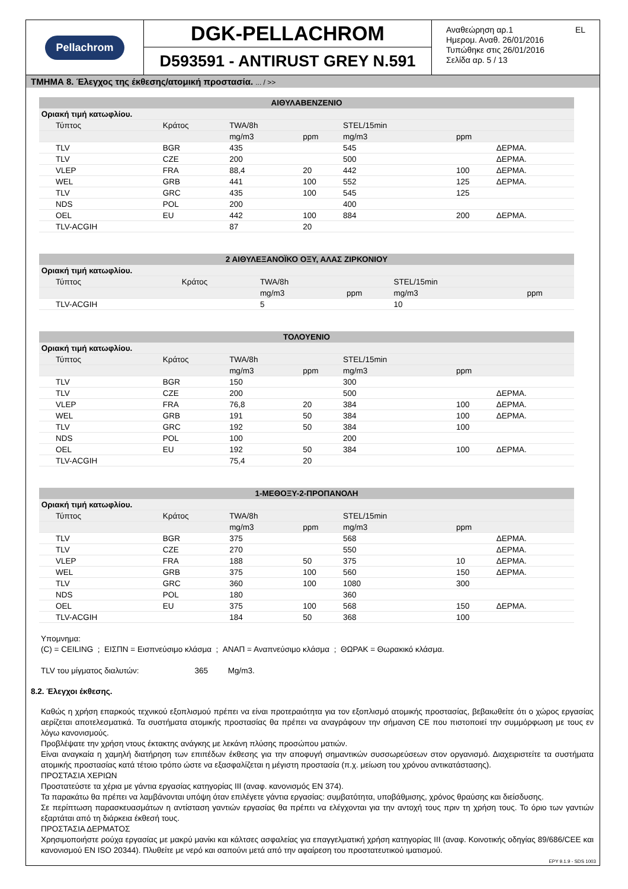Pellachrom
DGK-PELLACHROM
D593591 - ANTIRUST GREY N.591
Αναθεώρηση αρ.1
Ημερομ. Αναθ. 26/01/2016
Τυπώθηκε στις 26/01/2016
Σελίδα αρ. 5 / 13
EL
ΤΜΗΜΑ 8. Έλεγχος της έκθεσης/ατομική προστασία. ... / >>
| ΑΙΘΥΛΑΒΕΝΖΕΝΙΟ | | | | | | | |
| --- | --- | --- | --- | --- | --- | --- | --- |
| Οριακή τιμή κατωφλίου. | | | | | | | |
| | Τύπτος | Κράτος | TWA/8h | | STEL/15min | | |
| | | | mg/m3 | ppm | mg/m3 | ppm | |
| | TLV | BGR | 435 | | 545 | | ΔΕΡΜΑ. |
| | TLV | CZE | 200 | | 500 | | ΔΕΡΜΑ. |
| | VLEP | FRA | 88,4 | 20 | 442 | 100 | ΔΕΡΜΑ. |
| | WEL | GRB | 441 | 100 | 552 | 125 | ΔΕΡΜΑ. |
| | TLV | GRC | 435 | 100 | 545 | 125 | |
| | NDS | POL | 200 | | 400 | | |
| | OEL | EU | 442 | 100 | 884 | 200 | ΔΕΡΜΑ. |
| | TLV-ACGIH | | 87 | 20 | | | |
| 2 ΑΙΘΥΛΕΞΑΝΟΪΚΟ ΟΞΥ, ΑΛΑΣ ΖΙΡΚΟΝΙΟΥ | | | | | | | |
| --- | --- | --- | --- | --- | --- | --- | --- |
| Οριακή τιμή κατωφλίου. | | | | | | | |
| | Τύπτος | Κράτος | TWA/8h | | STEL/15min | | |
| | | | mg/m3 | ppm | mg/m3 | ppm | |
| | TLV-ACGIH | | 5 | | 10 | | |
| ΤΟΛΟΥΕΝΙΟ | | | | | | | |
| --- | --- | --- | --- | --- | --- | --- | --- |
| Οριακή τιμή κατωφλίου. | | | | | | | |
| | Τύπτος | Κράτος | TWA/8h | | STEL/15min | | |
| | | | mg/m3 | ppm | mg/m3 | ppm | |
| | TLV | BGR | 150 | | 300 | | |
| | TLV | CZE | 200 | | 500 | | ΔΕΡΜΑ. |
| | VLEP | FRA | 76,8 | 20 | 384 | 100 | ΔΕΡΜΑ. |
| | WEL | GRB | 191 | 50 | 384 | 100 | ΔΕΡΜΑ. |
| | TLV | GRC | 192 | 50 | 384 | 100 | |
| | NDS | POL | 100 | | 200 | | |
| | OEL | EU | 192 | 50 | 384 | 100 | ΔΕΡΜΑ. |
| | TLV-ACGIH | | 75,4 | 20 | | | |
| 1-ΜΕΘΟΞΥ-2-ΠΡΟΠΑΝΟΛΗ | | | | | | | |
| --- | --- | --- | --- | --- | --- | --- | --- |
| Οριακή τιμή κατωφλίου. | | | | | | | |
| | Τύπτος | Κράτος | TWA/8h | | STEL/15min | | |
| | | | mg/m3 | ppm | mg/m3 | ppm | |
| | TLV | BGR | 375 | | 568 | | ΔΕΡΜΑ. |
| | TLV | CZE | 270 | | 550 | | ΔΕΡΜΑ. |
| | VLEP | FRA | 188 | 50 | 375 | 10 | ΔΕΡΜΑ. |
| | WEL | GRB | 375 | 100 | 560 | 150 | ΔΕΡΜΑ. |
| | TLV | GRC | 360 | 100 | 1080 | 300 | |
| | NDS | POL | 180 | | 360 | | |
| | OEL | EU | 375 | 100 | 568 | 150 | ΔΕΡΜΑ. |
| | TLV-ACGIH | | 184 | 50 | 368 | 100 | |
Υπομνημα:
(C) = CEILING ; ΕΙΣΠΝ = Εισπνεύσιμο κλάσμα ; ΑΝΑΠ = Αναπνεύσιμο κλάσμα ; ΘΩΡΑΚ = Θωρακικό κλάσμα.
TLV του μίγματος διαλυτών: 365 Mg/m3.
8.2. Έλεγχοι έκθεσης.
Καθώς η χρήση επαρκούς τεχνικού εξοπλισμού πρέπει να είναι προτεραιότητα για τον εξοπλισμό ατομικής προστασίας, βεβαιωθείτε ότι ο χώρος εργασίας αερίζεται αποτελεσματικά. Τα συστήματα ατομικής προστασίας θα πρέπει να αναγράφουν την σήμανση CE που πιστοποιεί την συμμόρφωση με τους εν λόγω κανονισμούς.
Προβλέψατε την χρήση ντους έκτακτης ανάγκης με λεκάνη πλύσης προσώπου ματιών.
Είναι αναγκαία η χαμηλή διατήρηση των επιπέδων έκθεσης για την αποφυγή σημαντικών συσσωρεύσεων στον οργανισμό. Διαχειριστείτε τα συστήματα ατομικής προστασίας κατά τέτοιο τρόπο ώστε να εξασφαλίζεται η μέγιστη προστασία (π.χ. μείωση του χρόνου αντικατάστασης).
ΠΡΟΣΤΑΣΙΑ ΧΕΡΙΩΝ
Προστατεύστε τα χέρια με γάντια εργασίας κατηγορίας III (αναφ. κανονισμός EN 374).
Τα παρακάτω θα πρέπει να λαμβάνονται υπόψη όταν επιλέγετε γάντια εργασίας: συμβατότητα, υποβάθμισης, χρόνος θραύσης και διείσδυσης.
Σε περίπτωση παρασκευασμάτων η αντίσταση γαντιών εργασίας θα πρέπει να ελέγχονται για την αντοχή τους πριν τη χρήση τους. Το όριο των γαντιών εξαρτάται από τη διάρκεια έκθεσή τους.
ΠΡΟΣΤΑΣΙΑ ΔΕΡΜΑΤΟΣ
Χρησιμοποιήστε ρούχα εργασίας με μακρύ μανίκι και κάλτσες ασφαλείας για επαγγελματική χρήση κατηγορίας III (αναφ. Κοινοτικής οδηγίας 89/686/CEE και κανονισμού EN ISO 20344). Πλυθείτε με νερό και σαπούνι μετά από την αφαίρεση του προστατευτικού ιματισμού.
EPY 9.1.9 - SDS 1003